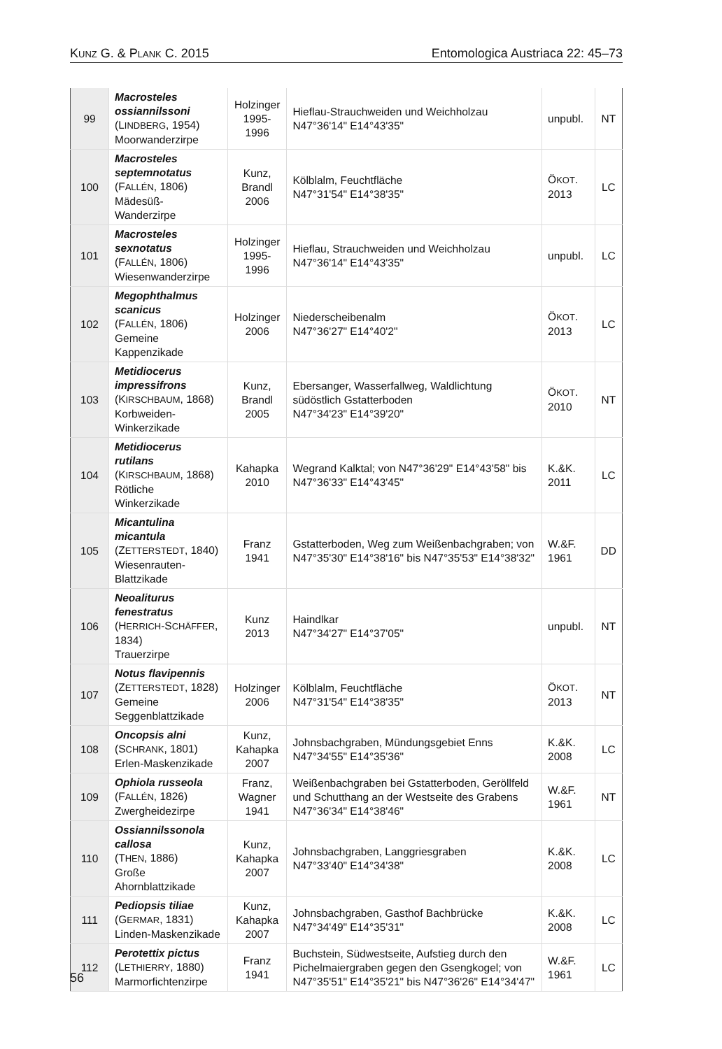KUNZ G. & PLANK C. 2015 Entomologica Austriaca 22: 45–73
| 99 | Macrosteles ossiannilssoni (L INDBERG , 1954) Moorwanderzirpe | Holzinger 1995-1996 | Hieflau-Strauchweiden und Weichholzau N47°36'14" E14°43'35" | unpubl. | NT |
| 100 | Macrosteles septemnotatus (F ALLÉN , 1806) Mädesüß-Wanderzirpe | Kunz, Brandl 2006 | Kölblalm, Feuchtfläche N47°31'54" E14°38'35" | Ö KOT . 2013 | LC |
| 101 | Macrosteles sexnotatus (F ALLÉN , 1806) Wiesenwanderzirpe | Holzinger 1995-1996 | Hieflau, Strauchweiden und Weichholzau N47°36'14" E14°43'35" | unpubl. | LC |
| 102 | Megophthalmus scanicus (F ALLÉN , 1806) Gemeine Kappenzikade | Holzinger 2006 | Niederscheibenalm N47°36'27" E14°40'2" | Ö KOT . 2013 | LC |
| 103 | Metidiocerus impressifrons (K IRSCHBAUM , 1868) Korbweiden-Winkerzikade | Kunz, Brandl 2005 | Ebersanger, Wasserfallweg, Waldlichtung südöstlich Gstatterboden N47°34'23" E14°39'20" | Ö KOT . 2010 | NT |
| 104 | Metidiocerus rutilans (K IRSCHBAUM , 1868) Rötliche Winkerzikade | Kahapka 2010 | Wegrand Kalktal; von N47°36'29" E14°43'58" bis N47°36'33" E14°43'45" | K.&K. 2011 | LC |
| 105 | Micantulina micantula (Z ETTERSTEDT , 1840) Wiesenrauten-Blattzikade | Franz 1941 | Gstatterboden, Weg zum Weißenbachgraben; von N47°35'30" E14°38'16" bis N47°35'53" E14°38'32" | W.&F. 1961 | DD |
| 106 | Neoaliturus fenestratus (H ERRICH -S CHÄFFER , 1834) Trauerzirpe | Kunz 2013 | Haindlkar N47°34'27" E14°37'05" | unpubl. | NT |
| 107 | Notus flavipennis (Z ETTERSTEDT , 1828) Gemeine Seggenblattzikade | Holzinger 2006 | Kölblalm, Feuchtfläche N47°31'54" E14°38'35" | Ö KOT . 2013 | NT |
| 108 | Oncopsis alni (S CHRANK , 1801) Erlen-Maskenzikade | Kunz, Kahapka 2007 | Johnsbachgraben, Mündungsgebiet Enns N47°34'55" E14°35'36" | K.&K. 2008 | LC |
| 109 | Ophiola russeola (F ALLÉN , 1826) Zwergheidezirpe | Franz, Wagner 1941 | Weißenbachgraben bei Gstatterboden, Geröllfeld und Schutthang an der Westseite des Grabens N47°36'34" E14°38'46" | W.&F. 1961 | NT |
| 110 | Ossiannilssonola callosa (T HEN , 1886) Große Ahornblattzikade | Kunz, Kahapka 2007 | Johnsbachgraben, Langgriesgraben N47°33'40" E14°34'38" | K.&K. 2008 | LC |
| 111 | Pediopsis tiliae (G ERMAR , 1831) Linden-Maskenzikade | Kunz, Kahapka 2007 | Johnsbachgraben, Gasthof Bachbrücke N47°34'49" E14°35'31" | K.&K. 2008 | LC |
| 112 | Perotettix pictus (L ETHIERRY , 1880) Marmorfichtenzirpe | Franz 1941 | Buchstein, Südwestseite, Aufstieg durch den Pichelmaiergraben gegen den Gsengkogel; von N47°35'51" E14°35'21" bis N47°36'26" E14°34'47" | W.&F. 1961 | LC |
56